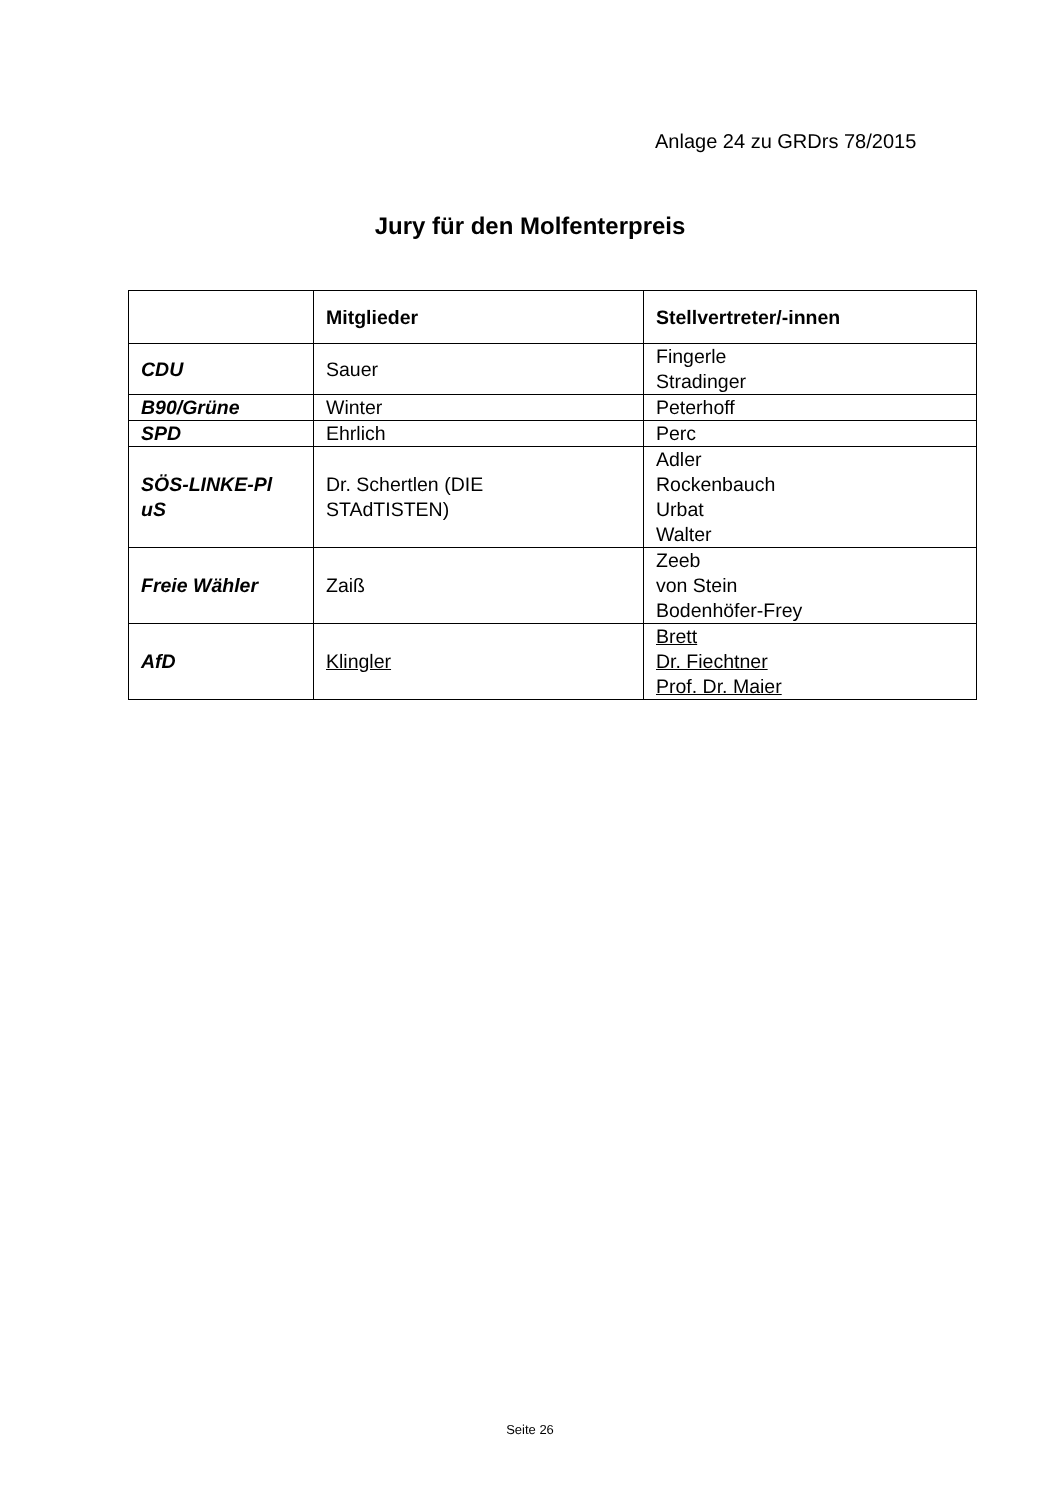Anlage 24 zu GRDrs 78/2015
Jury für den Molfenterpreis
| | Mitglieder | Stellvertreter/-innen |
| --- | --- | --- |
| CDU | Sauer | Fingerle Stradinger |
| B90/Grüne | Winter | Peterhoff |
| SPD | Ehrlich | Perc |
| SÖS-LINKE-Pl uS | Dr. Schertlen (DIE STAdTISTEN) | Adler Rockenbauch Urbat Walter |
| Freie Wähler | Zaiß | Zeeb von Stein Bodenhöfer-Frey |
| AfD | Klingler | Brett Dr. Fiechtner Prof. Dr. Maier |
Seite 26